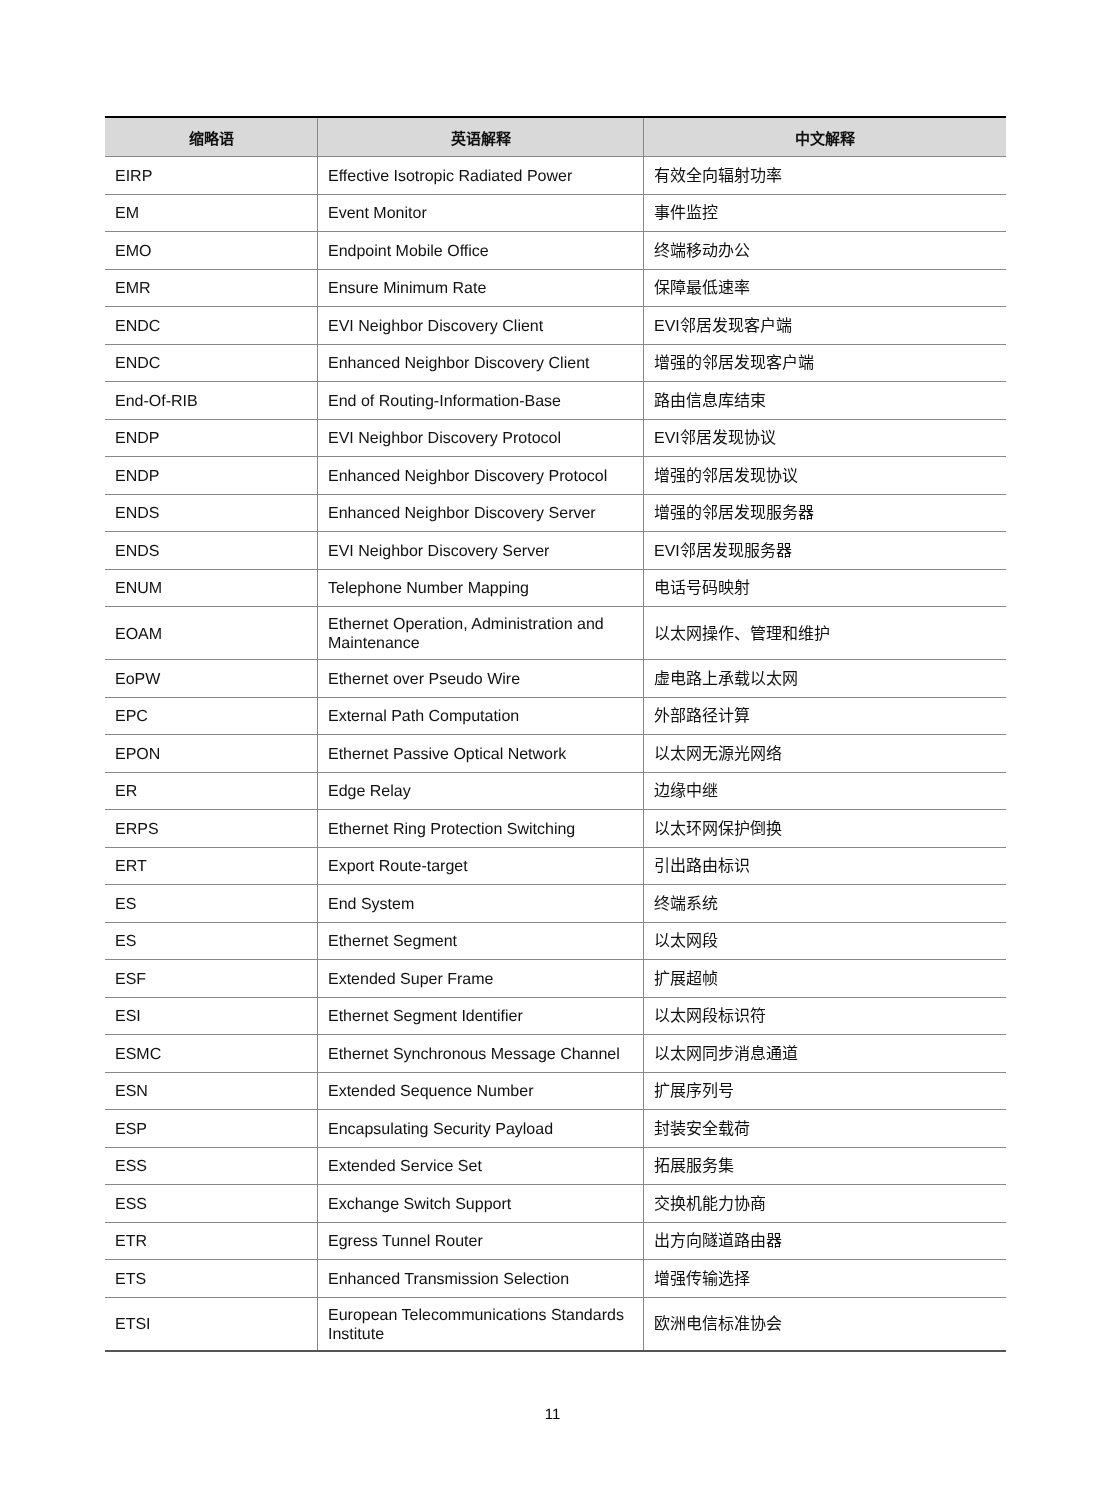| 缩略语 | 英语解释 | 中文解释 |
| --- | --- | --- |
| EIRP | Effective Isotropic Radiated Power | 有效全向辐射功率 |
| EM | Event Monitor | 事件监控 |
| EMO | Endpoint Mobile Office | 终端移动办公 |
| EMR | Ensure Minimum Rate | 保障最低速率 |
| ENDC | EVI Neighbor Discovery Client | EVI邻居发现客户端 |
| ENDC | Enhanced Neighbor Discovery Client | 增强的邻居发现客户端 |
| End-Of-RIB | End of Routing-Information-Base | 路由信息库结束 |
| ENDP | EVI Neighbor Discovery Protocol | EVI邻居发现协议 |
| ENDP | Enhanced Neighbor Discovery Protocol | 增强的邻居发现协议 |
| ENDS | Enhanced Neighbor Discovery Server | 增强的邻居发现服务器 |
| ENDS | EVI Neighbor Discovery Server | EVI邻居发现服务器 |
| ENUM | Telephone Number Mapping | 电话号码映射 |
| EOAM | Ethernet Operation, Administration and Maintenance | 以太网操作、管理和维护 |
| EoPW | Ethernet over Pseudo Wire | 虚电路上承载以太网 |
| EPC | External Path Computation | 外部路径计算 |
| EPON | Ethernet Passive Optical Network | 以太网无源光网络 |
| ER | Edge Relay | 边缘中继 |
| ERPS | Ethernet Ring Protection Switching | 以太环网保护倒换 |
| ERT | Export Route-target | 引出路由标识 |
| ES | End System | 终端系统 |
| ES | Ethernet Segment | 以太网段 |
| ESF | Extended Super Frame | 扩展超帧 |
| ESI | Ethernet Segment Identifier | 以太网段标识符 |
| ESMC | Ethernet Synchronous Message Channel | 以太网同步消息通道 |
| ESN | Extended Sequence Number | 扩展序列号 |
| ESP | Encapsulating Security Payload | 封装安全载荷 |
| ESS | Extended Service Set | 拓展服务集 |
| ESS | Exchange Switch Support | 交换机能力协商 |
| ETR | Egress Tunnel Router | 出方向隧道路由器 |
| ETS | Enhanced Transmission Selection | 增强传输选择 |
| ETSI | European Telecommunications Standards Institute | 欧洲电信标准协会 |
11